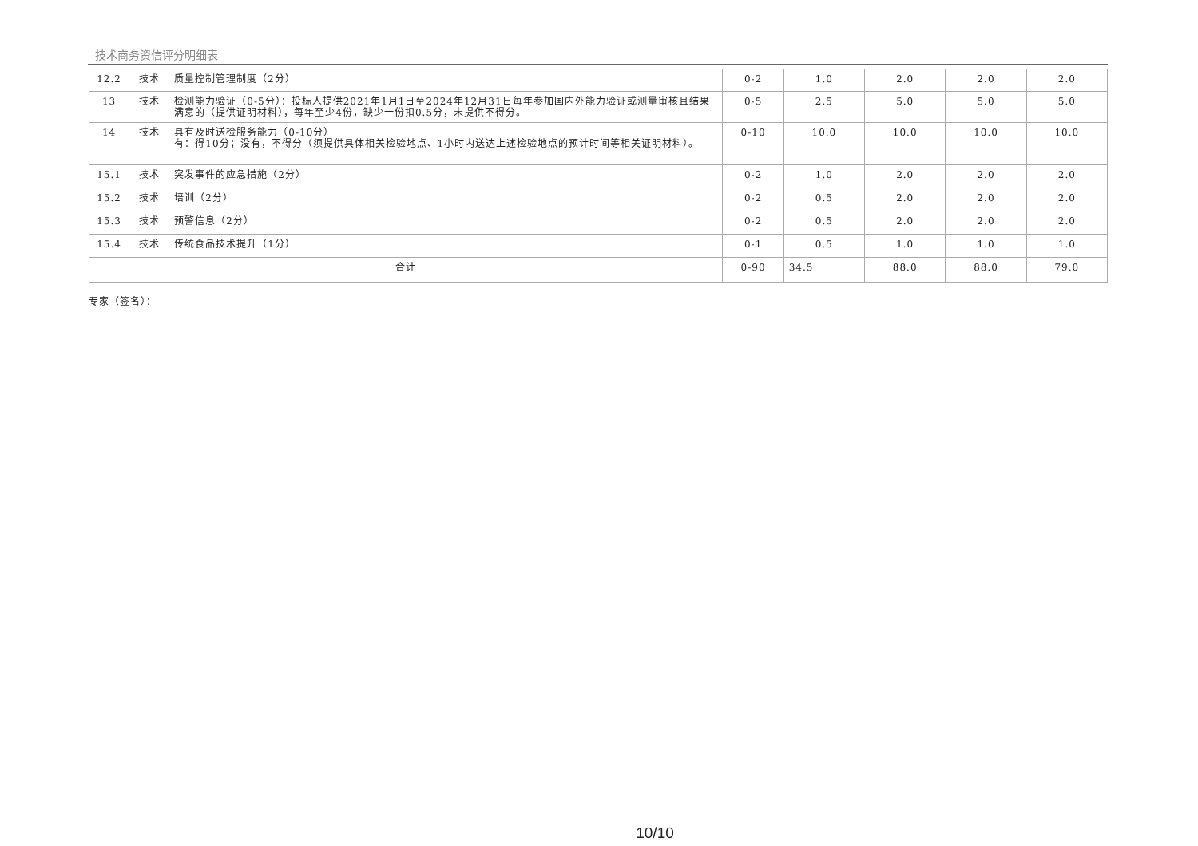技术商务资信评分明细表
| 12.2 | 技术 | 质量控制管理制度（2分） | 0-2 | 1.0 | 2.0 | 2.0 | 2.0 |
| 13 | 技术 | 检测能力验证（0-5分）：投标人提供2021年1月1日至2024年12月31日每年参加国内外能力验证或测量审核且结果满意的（提供证明材料），每年至少4份，缺少一份扣0.5分，未提供不得分。 | 0-5 | 2.5 | 5.0 | 5.0 | 5.0 |
| 14 | 技术 | 具有及时送检服务能力（0-10分） 有：得10分；没有，不得分（须提供具体相关检验地点、1小时内送达上述检验地点的预计时间等相关证明材料）。 | 0-10 | 10.0 | 10.0 | 10.0 | 10.0 |
| 15.1 | 技术 | 突发事件的应急措施（2分） | 0-2 | 1.0 | 2.0 | 2.0 | 2.0 |
| 15.2 | 技术 | 培训（2分） | 0-2 | 0.5 | 2.0 | 2.0 | 2.0 |
| 15.3 | 技术 | 预警信息（2分） | 0-2 | 0.5 | 2.0 | 2.0 | 2.0 |
| 15.4 | 技术 | 传统食品技术提升（1分） | 0-1 | 0.5 | 1.0 | 1.0 | 1.0 |
| 合计 | | | 0-90 | 34.5 | 88.0 | 88.0 | 79.0 |
专家（签名）：
10/10